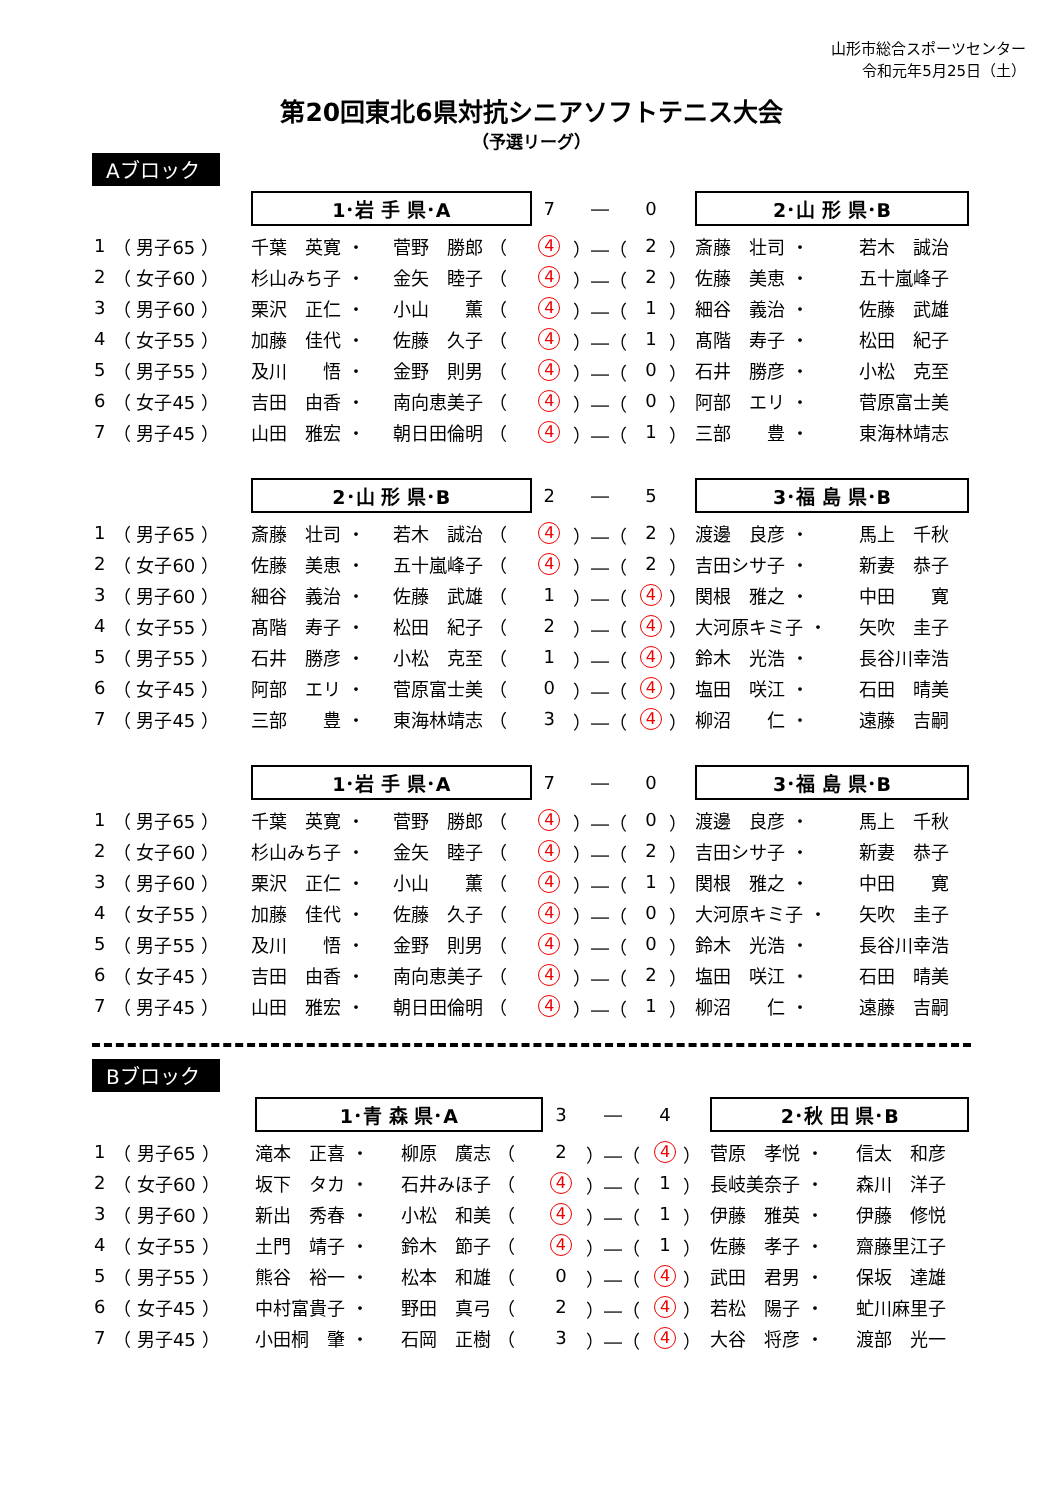山形市総合スポーツセンター
令和元年5月25日（土）
第20回東北6県対抗シニアソフトテニス大会
（予選リーグ）
Aブロック
| | | | 1･岩 手 県･A | | 7 | ― | 0 | | 2･山 形 県･B | |
| 1 | （ 男子65 ） | | 千葉 英寛 ・ | 菅野 勝郎 （ | 4 | ）―（ | 2 | ） | 斎藤 壮司 ・ | 若木 誠治 |
| 2 | （ 女子60 ） | | 杉山みち子 ・ | 金矢 睦子 （ | 4 | ）―（ | 2 | ） | 佐藤 美恵 ・ | 五十嵐峰子 |
| 3 | （ 男子60 ） | | 栗沢 正仁 ・ | 小山 薫 （ | 4 | ）―（ | 1 | ） | 細谷 義治 ・ | 佐藤 武雄 |
| 4 | （ 女子55 ） | | 加藤 佳代 ・ | 佐藤 久子 （ | 4 | ）―（ | 1 | ） | 髙階 寿子 ・ | 松田 紀子 |
| 5 | （ 男子55 ） | | 及川 悟 ・ | 金野 則男 （ | 4 | ）―（ | 0 | ） | 石井 勝彦 ・ | 小松 克至 |
| 6 | （ 女子45 ） | | 吉田 由香 ・ | 南向恵美子 （ | 4 | ）―（ | 0 | ） | 阿部 エリ ・ | 菅原富士美 |
| 7 | （ 男子45 ） | | 山田 雅宏 ・ | 朝日田倫明 （ | 4 | ）―（ | 1 | ） | 三部 豊 ・ | 東海林靖志 |
| | | | 2･山 形 県･B | | 2 | ― | 5 | | 3･福 島 県･B | |
| 1 | （ 男子65 ） | | 斎藤 壮司 ・ | 若木 誠治 （ | 4 | ）―（ | 2 | ） | 渡邊 良彦 ・ | 馬上 千秋 |
| 2 | （ 女子60 ） | | 佐藤 美恵 ・ | 五十嵐峰子 （ | 4 | ）―（ | 2 | ） | 吉田シサ子 ・ | 新妻 恭子 |
| 3 | （ 男子60 ） | | 細谷 義治 ・ | 佐藤 武雄 （ | 1 | ）―（ | 4 | ） | 関根 雅之 ・ | 中田 寛 |
| 4 | （ 女子55 ） | | 髙階 寿子 ・ | 松田 紀子 （ | 2 | ）―（ | 4 | ） | 大河原キミ子 ・ | 矢吹 圭子 |
| 5 | （ 男子55 ） | | 石井 勝彦 ・ | 小松 克至 （ | 1 | ）―（ | 4 | ） | 鈴木 光浩 ・ | 長谷川幸浩 |
| 6 | （ 女子45 ） | | 阿部 エリ ・ | 菅原富士美 （ | 0 | ）―（ | 4 | ） | 塩田 咲江 ・ | 石田 晴美 |
| 7 | （ 男子45 ） | | 三部 豊 ・ | 東海林靖志 （ | 3 | ）―（ | 4 | ） | 柳沼 仁 ・ | 遠藤 吉嗣 |
| | | | 1･岩 手 県･A | | 7 | ― | 0 | | 3･福 島 県･B | |
| 1 | （ 男子65 ） | | 千葉 英寛 ・ | 菅野 勝郎 （ | 4 | ）―（ | 0 | ） | 渡邊 良彦 ・ | 馬上 千秋 |
| 2 | （ 女子60 ） | | 杉山みち子 ・ | 金矢 睦子 （ | 4 | ）―（ | 2 | ） | 吉田シサ子 ・ | 新妻 恭子 |
| 3 | （ 男子60 ） | | 栗沢 正仁 ・ | 小山 薫 （ | 4 | ）―（ | 1 | ） | 関根 雅之 ・ | 中田 寛 |
| 4 | （ 女子55 ） | | 加藤 佳代 ・ | 佐藤 久子 （ | 4 | ）―（ | 0 | ） | 大河原キミ子 ・ | 矢吹 圭子 |
| 5 | （ 男子55 ） | | 及川 悟 ・ | 金野 則男 （ | 4 | ）―（ | 0 | ） | 鈴木 光浩 ・ | 長谷川幸浩 |
| 6 | （ 女子45 ） | | 吉田 由香 ・ | 南向恵美子 （ | 4 | ）―（ | 2 | ） | 塩田 咲江 ・ | 石田 晴美 |
| 7 | （ 男子45 ） | | 山田 雅宏 ・ | 朝日田倫明 （ | 4 | ）―（ | 1 | ） | 柳沼 仁 ・ | 遠藤 吉嗣 |
Bブロック
| | | | 1･青 森 県･A | | 3 | ― | 4 | | 2･秋 田 県･B | |
| 1 | （ 男子65 ） | | 滝本 正喜 ・ | 柳原 廣志 （ | 2 | ）―（ | 4 | ） | 菅原 孝悦 ・ | 信太 和彦 |
| 2 | （ 女子60 ） | | 坂下 タカ ・ | 石井みほ子 （ | 4 | ）―（ | 1 | ） | 長岐美奈子 ・ | 森川 洋子 |
| 3 | （ 男子60 ） | | 新出 秀春 ・ | 小松 和美 （ | 4 | ）―（ | 1 | ） | 伊藤 雅英 ・ | 伊藤 修悦 |
| 4 | （ 女子55 ） | | 土門 靖子 ・ | 鈴木 節子 （ | 4 | ）―（ | 1 | ） | 佐藤 孝子 ・ | 齋藤里江子 |
| 5 | （ 男子55 ） | | 熊谷 裕一 ・ | 松本 和雄 （ | 0 | ）―（ | 4 | ） | 武田 君男 ・ | 保坂 達雄 |
| 6 | （ 女子45 ） | | 中村富貴子 ・ | 野田 真弓 （ | 2 | ）―（ | 4 | ） | 若松 陽子 ・ | 虻川麻里子 |
| 7 | （ 男子45 ） | | 小田桐 肇 ・ | 石岡 正樹 （ | 3 | ）―（ | 4 | ） | 大谷 将彦 ・ | 渡部 光一 |